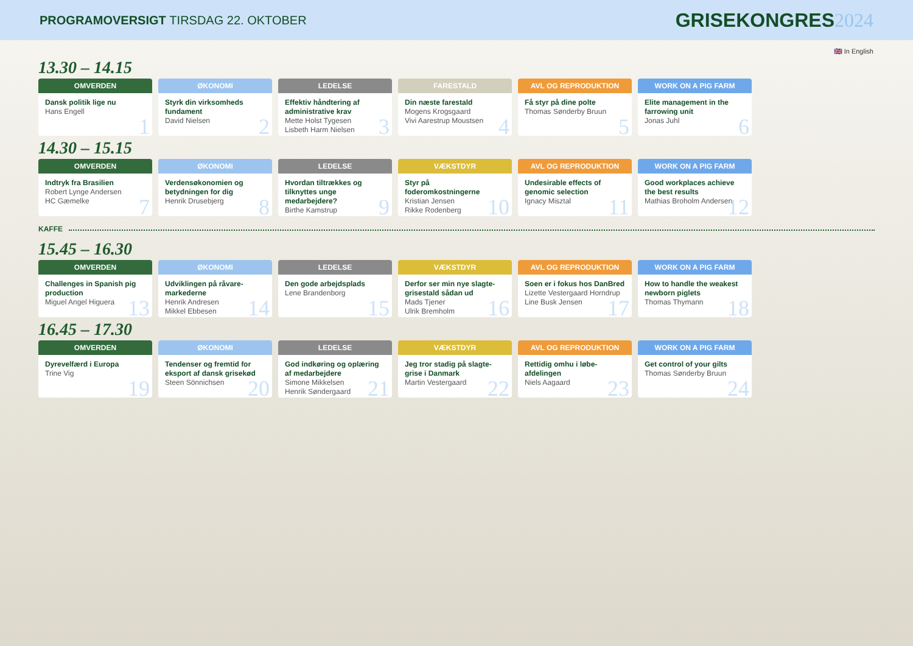PROGRAMOVERSIGT TIRSDAG 22. OKTOBER
GRISEKONGRES2024
🇬🇧 In English
13.30 – 14.15
OMVERDEN
Dansk politik lige nu
Hans Engell
1
ØKONOMI
Styrk din virksomheds fundament
David Nielsen
2
LEDELSE
Effektiv håndtering af administrative krav
Mette Holst Tygesen
Lisbeth Harm Nielsen
3
FARESTALD
Din næste farestald
Mogens Krogsgaard
Vivi Aarestrup Moustsen
4
AVL OG REPRODUKTION
Få styr på dine polte
Thomas Sønderby Bruun
5
WORK ON A PIG FARM
Elite management in the farrowing unit
Jonas Juhl
6
14.30 – 15.15
OMVERDEN
Indtryk fra Brasilien
Robert Lynge Andersen
HC Gæmelke
7
ØKONOMI
Verdensøkonomien og betydningen for dig
Henrik Drusebjerg
8
LEDELSE
Hvordan tiltrækkes og tilknyttes unge medarbejdere?
Birthe Kamstrup
9
VÆKSTDYR
Styr på foderomkostningerne
Kristian Jensen
Rikke Rodenberg
10
AVL OG REPRODUKTION
Undesirable effects of genomic selection
Ignacy Misztal
11
WORK ON A PIG FARM
Good workplaces achieve the best results
Mathias Broholm Andersen
12
KAFFE
15.45 – 16.30
OMVERDEN
Challenges in Spanish pig production
Miguel Angel Higuera
13
ØKONOMI
Udviklingen på råvare-markederne
Henrik Andresen
Mikkel Ebbesen
14
LEDELSE
Den gode arbejdsplads
Lene Brandenborg
15
VÆKSTDYR
Derfor ser min nye slagte-grisestald sådan ud
Mads Tjener
Ulrik Bremholm
16
AVL OG REPRODUKTION
Soen er i fokus hos DanBred
Lizette Vestergaard Horndrup
Line Busk Jensen
17
WORK ON A PIG FARM
How to handle the weakest newborn piglets
Thomas Thymann
18
16.45 – 17.30
OMVERDEN
Dyrevelfærd i Europa
Trine Vig
19
ØKONOMI
Tendenser og fremtid for eksport af dansk grisekød
Steen Sönnichsen
20
LEDELSE
God indkøring og oplæring af medarbejdere
Simone Mikkelsen
Henrik Søndergaard
21
VÆKSTDYR
Jeg tror stadig på slagte-grise i Danmark
Martin Vestergaard
22
AVL OG REPRODUKTION
Rettidig omhu i løbe-afdelingen
Niels Aagaard
23
WORK ON A PIG FARM
Get control of your gilts
Thomas Sønderby Bruun
24